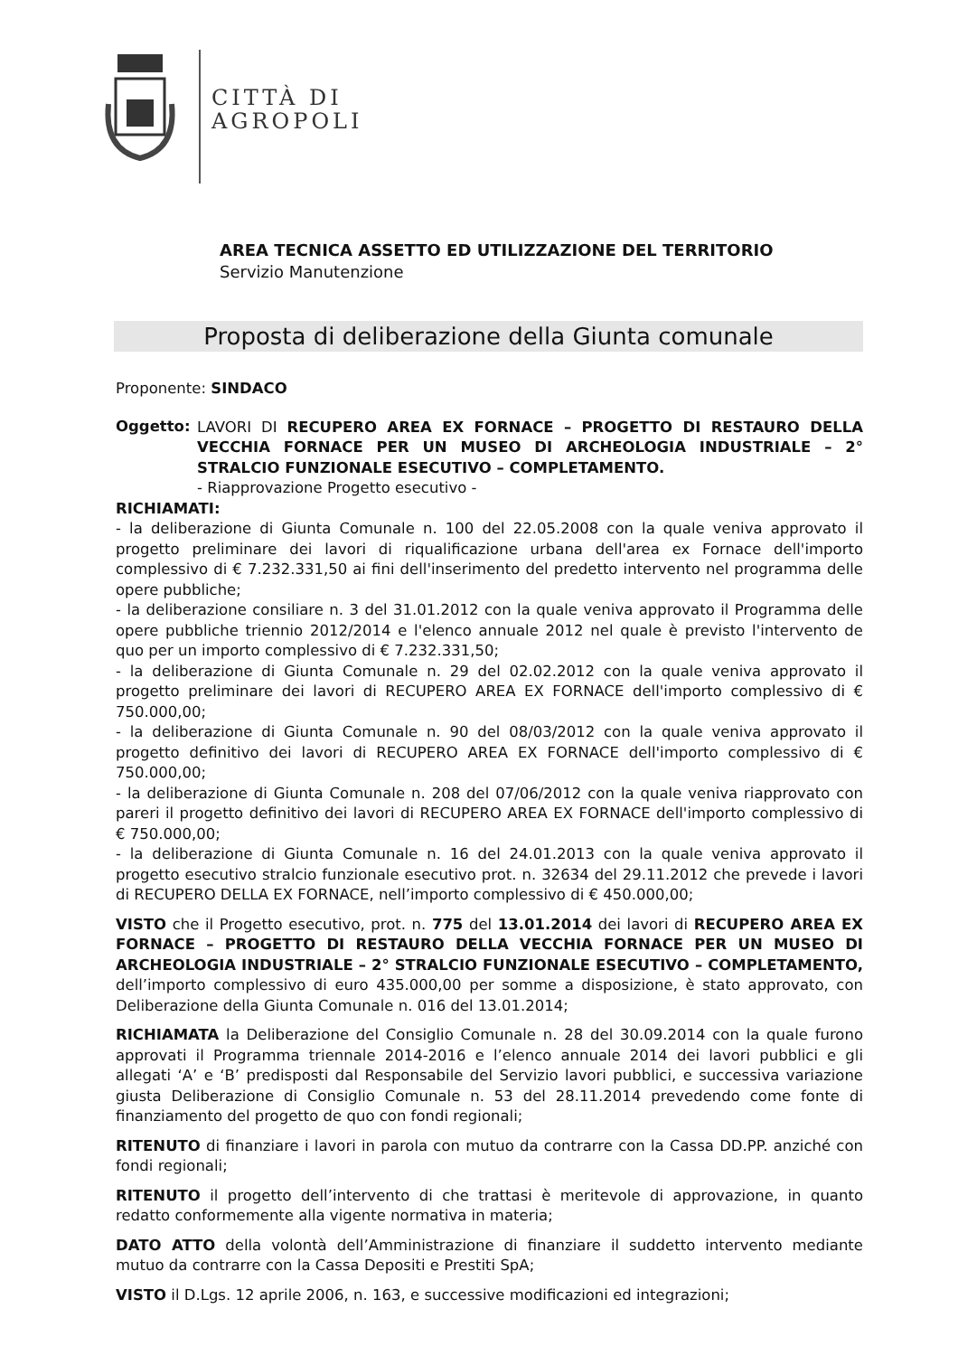CITTÀ DI
AGROPOLI
AREA TECNICA ASSETTO ED UTILIZZAZIONE DEL TERRITORIO
Servizio Manutenzione
Proposta di deliberazione della Giunta comunale
Proponente: SINDACO
Oggetto:
LAVORI DI RECUPERO AREA EX FORNACE – PROGETTO DI RESTAURO DELLA VECCHIA FORNACE PER UN MUSEO DI ARCHEOLOGIA INDUSTRIALE – 2° STRALCIO FUNZIONALE ESECUTIVO – COMPLETAMENTO.
- Riapprovazione Progetto esecutivo -
RICHIAMATI:
- la deliberazione di Giunta Comunale n. 100 del 22.05.2008 con la quale veniva approvato il progetto preliminare dei lavori di riqualificazione urbana dell'area ex Fornace dell'importo complessivo di € 7.232.331,50 ai fini dell'inserimento del predetto intervento nel programma delle opere pubbliche;
- la deliberazione consiliare n. 3 del 31.01.2012 con la quale veniva approvato il Programma delle opere pubbliche triennio 2012/2014 e l'elenco annuale 2012 nel quale è previsto l'intervento de quo per un importo complessivo di € 7.232.331,50;
- la deliberazione di Giunta Comunale n. 29 del 02.02.2012 con la quale veniva approvato il progetto preliminare dei lavori di RECUPERO AREA EX FORNACE dell'importo complessivo di € 750.000,00;
- la deliberazione di Giunta Comunale n. 90 del 08/03/2012 con la quale veniva approvato il progetto definitivo dei lavori di RECUPERO AREA EX FORNACE dell'importo complessivo di € 750.000,00;
- la deliberazione di Giunta Comunale n. 208 del 07/06/2012 con la quale veniva riapprovato con pareri il progetto definitivo dei lavori di RECUPERO AREA EX FORNACE dell'importo complessivo di € 750.000,00;
- la deliberazione di Giunta Comunale n. 16 del 24.01.2013 con la quale veniva approvato il progetto esecutivo stralcio funzionale esecutivo prot. n. 32634 del 29.11.2012 che prevede i lavori di RECUPERO DELLA EX FORNACE, nell’importo complessivo di € 450.000,00;
VISTO che il Progetto esecutivo, prot. n. 775 del 13.01.2014 dei lavori di RECUPERO AREA EX FORNACE – PROGETTO DI RESTAURO DELLA VECCHIA FORNACE PER UN MUSEO DI ARCHEOLOGIA INDUSTRIALE – 2° STRALCIO FUNZIONALE ESECUTIVO – COMPLETAMENTO, dell’importo complessivo di euro 435.000,00 per somme a disposizione, è stato approvato, con Deliberazione della Giunta Comunale n. 016 del 13.01.2014;
RICHIAMATA la Deliberazione del Consiglio Comunale n. 28 del 30.09.2014 con la quale furono approvati il Programma triennale 2014-2016 e l’elenco annuale 2014 dei lavori pubblici e gli allegati ‘A’ e ‘B’ predisposti dal Responsabile del Servizio lavori pubblici, e successiva variazione giusta Deliberazione di Consiglio Comunale n. 53 del 28.11.2014 prevedendo come fonte di finanziamento del progetto de quo con fondi regionali;
RITENUTO di finanziare i lavori in parola con mutuo da contrarre con la Cassa DD.PP. anziché con fondi regionali;
RITENUTO il progetto dell’intervento di che trattasi è meritevole di approvazione, in quanto redatto conformemente alla vigente normativa in materia;
DATO ATTO della volontà dell’Amministrazione di finanziare il suddetto intervento mediante mutuo da contrarre con la Cassa Depositi e Prestiti SpA;
VISTO il D.Lgs. 12 aprile 2006, n. 163, e successive modificazioni ed integrazioni;